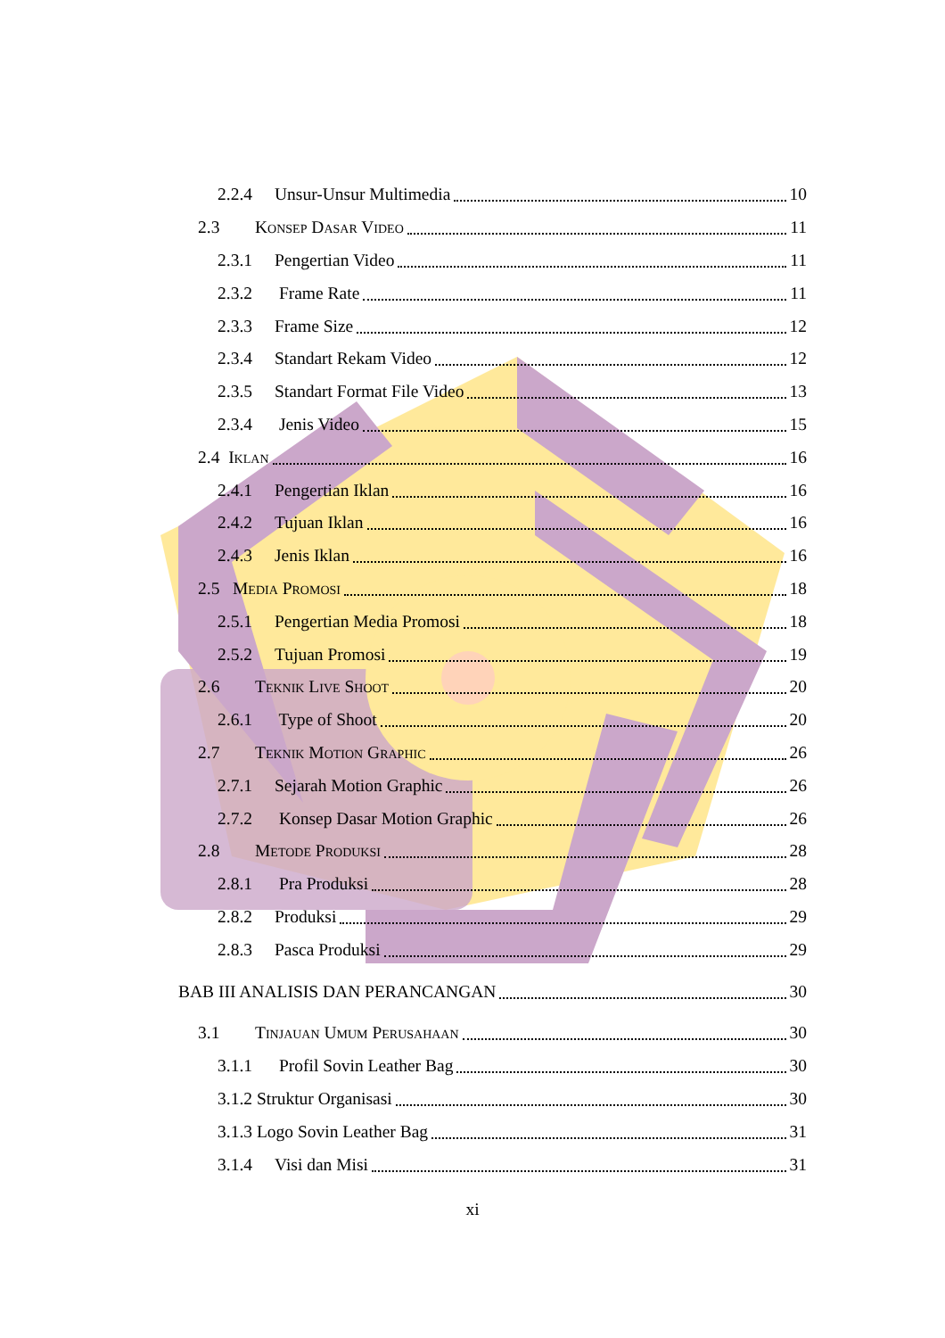2.2.4 Unsur-Unsur Multimedia 10
2.3 Konsep Dasar Video 11
2.3.1 Pengertian Video 11
2.3.2 Frame Rate 11
2.3.3 Frame Size 12
2.3.4 Standart Rekam Video 12
2.3.5 Standart Format File Video 13
2.3.4 Jenis Video 15
2.4 Iklan 16
2.4.1 Pengertian Iklan 16
2.4.2 Tujuan Iklan 16
2.4.3 Jenis Iklan 16
2.5 Media Promosi 18
2.5.1 Pengertian Media Promosi 18
2.5.2 Tujuan Promosi 19
2.6 Teknik Live Shoot 20
2.6.1 Type of Shoot 20
2.7 Teknik Motion Graphic 26
2.7.1 Sejarah Motion Graphic 26
2.7.2 Konsep Dasar Motion Graphic 26
2.8 Metode Produksi 28
2.8.1 Pra Produksi 28
2.8.2 Produksi 29
2.8.3 Pasca Produksi 29
BAB III ANALISIS DAN PERANCANGAN 30
3.1 Tinjauan Umum Perusahaan 30
3.1.1 Profil Sovin Leather Bag 30
3.1.2 Struktur Organisasi 30
3.1.3 Logo Sovin Leather Bag 31
3.1.4 Visi dan Misi 31
xi